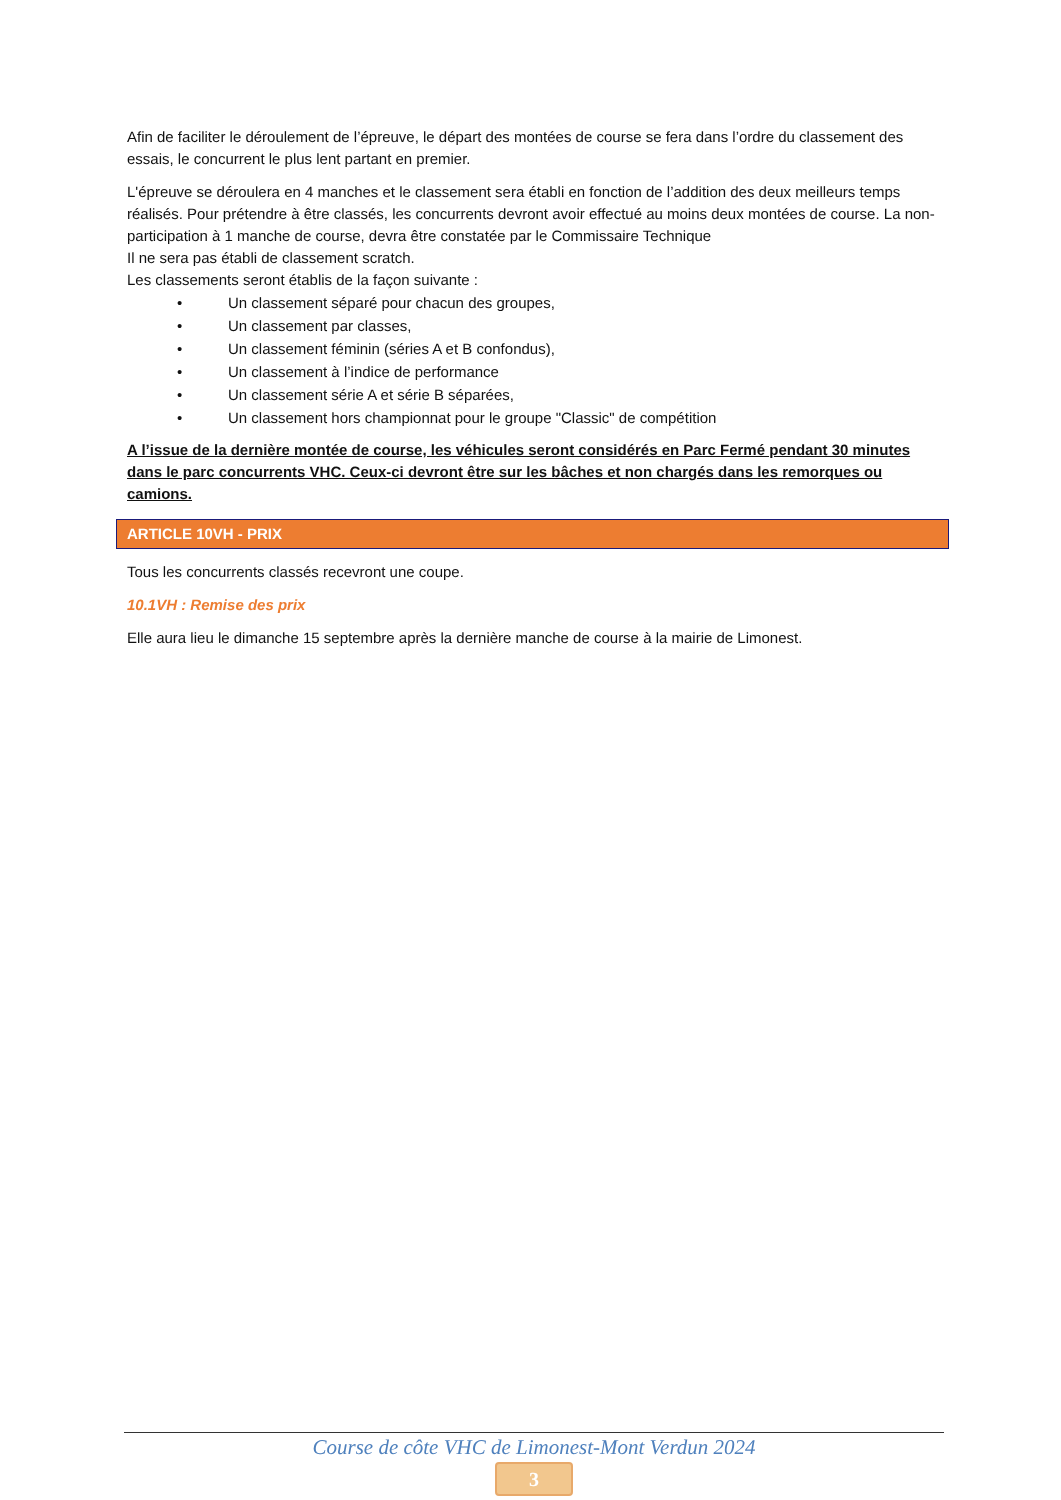Afin de faciliter le déroulement de l’épreuve, le départ des montées de course se fera dans l’ordre du classement des essais, le concurrent le plus lent partant en premier.
L'épreuve se déroulera en 4 manches et le classement sera établi en fonction de l’addition des deux meilleurs temps réalisés. Pour prétendre à être classés, les concurrents devront avoir effectué au moins deux montées de course. La non-participation à 1 manche de course, devra être constatée par le Commissaire Technique
Il ne sera pas établi de classement scratch.
Les classements seront établis de la façon suivante :
• Un classement séparé pour chacun des groupes,
• Un classement par classes,
• Un classement féminin (séries A et B confondus),
• Un classement à l’indice de performance
• Un classement série A et série B séparées,
• Un classement hors championnat pour le groupe "Classic" de compétition
A l’issue de la dernière montée de course, les véhicules seront considérés en Parc Fermé pendant 30 minutes dans le parc concurrents VHC. Ceux-ci devront être sur les bâches et non chargés dans les remorques ou camions.
ARTICLE 10VH - PRIX
Tous les concurrents classés recevront une coupe.
10.1VH : Remise des prix
Elle aura lieu le dimanche 15 septembre après la dernière manche de course à la mairie de Limonest.
Course de côte VHC de Limonest-Mont Verdun 2024
3